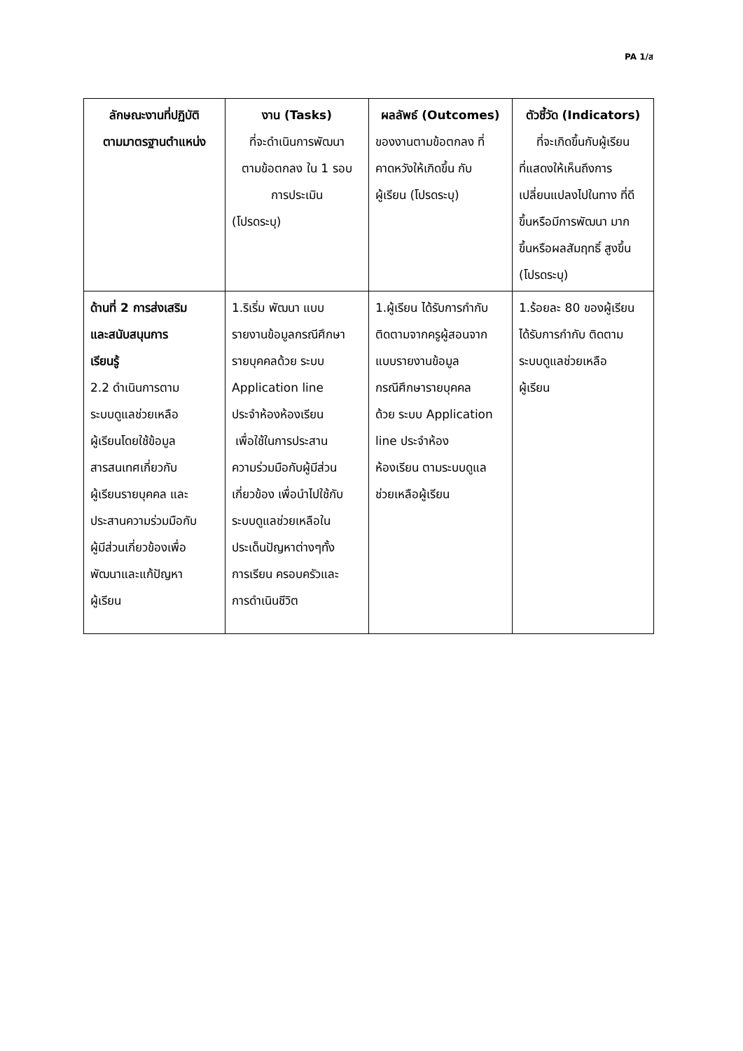PA 1/ส
| ลักษณะงานที่ปฏิบัติ ตามมาตรฐานตำแหน่ง | งาน (Tasks) ที่จะดำเนินการพัฒนา ตามข้อตกลง ใน 1 รอบ การประเมิน (โปรดระบุ) | ผลลัพธ์ (Outcomes) ของงานตามข้อตกลง ที่ คาดหวังให้เกิดขึ้น กับ ผู้เรียน (โปรดระบุ) | ตัวชี้วัด (Indicators) ที่จะเกิดขึ้นกับผู้เรียน ที่แสดงให้เห็นถึงการ เปลี่ยนแปลงไปในทาง ที่ดี ขึ้นหรือมีการพัฒนา มาก ขึ้นหรือผลสัมฤทธิ์ สูงขึ้น (โปรดระบุ) |
| --- | --- | --- | --- |
| ด้านที่ 2 การส่งเสริม และสนับสนุนการ เรียนรู้ 2.2 ดำเนินการตาม ระบบดูแลช่วยเหลือ ผู้เรียนโดยใช้ข้อมูล สารสนเทศเกี่ยวกับ ผู้เรียนรายบุคคล และ ประสานความร่วมมือกับ ผู้มีส่วนเกี่ยวข้องเพื่อ พัฒนาและแก้ปัญหา ผู้เรียน | 1.ริเริ่ม พัฒนา แบบ รายงานข้อมูลกรณีศึกษา รายบุคคลด้วย ระบบ Application line ประจำห้องห้องเรียน เพื่อใช้ในการประสาน ความร่วมมือกับผู้มีส่วน เกี่ยวข้อง เพื่อนำไปใช้กับ ระบบดูแลช่วยเหลือใน ประเด็นปัญหาต่างๆทั้ง การเรียน ครอบครัวและ การดำเนินชีวิต | 1.ผู้เรียน ได้รับการกำกับ ติดตามจากครูผู้สอนจาก แบบรายงานข้อมูล กรณีศึกษารายบุคคล ด้วย ระบบ Application line ประจำห้อง ห้องเรียน ตามระบบดูแล ช่วยเหลือผู้เรียน | 1.ร้อยละ 80 ของผู้เรียน ได้รับการกำกับ ติดตาม ระบบดูแลช่วยเหลือ ผู้เรียน |